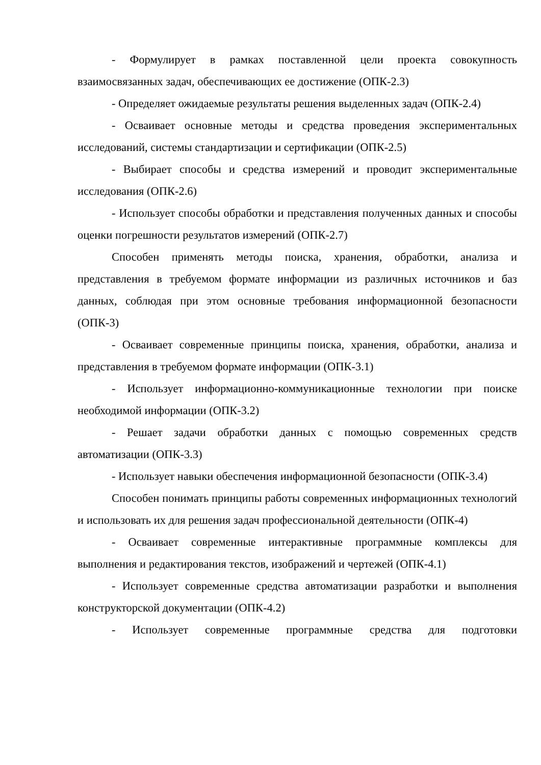- Формулирует в рамках поставленной цели проекта совокупность взаимосвязанных задач, обеспечивающих ее достижение (ОПК-2.3)
- Определяет ожидаемые результаты решения выделенных задач (ОПК-2.4)
- Осваивает основные методы и средства проведения экспериментальных исследований, системы стандартизации и сертификации (ОПК-2.5)
- Выбирает способы и средства измерений и проводит экспериментальные исследования (ОПК-2.6)
- Использует способы обработки и представления полученных данных и способы оценки погрешности результатов измерений (ОПК-2.7)
Способен применять методы поиска, хранения, обработки, анализа и представления в требуемом формате информации из различных источников и баз данных, соблюдая при этом основные требования информационной безопасности (ОПК-3)
- Осваивает современные принципы поиска, хранения, обработки, анализа и представления в требуемом формате информации (ОПК-3.1)
- Использует информационно-коммуникационные технологии при поиске необходимой информации (ОПК-3.2)
- Решает задачи обработки данных с помощью современных средств автоматизации (ОПК-3.3)
- Использует навыки обеспечения информационной безопасности (ОПК-3.4)
Способен понимать принципы работы современных информационных технологий и использовать их для решения задач профессиональной деятельности (ОПК-4)
- Осваивает современные интерактивные программные комплексы для выполнения и редактирования текстов, изображений и чертежей (ОПК-4.1)
- Использует современные средства автоматизации разработки и выполнения конструкторской документации (ОПК-4.2)
- Использует современные программные средства для подготовки